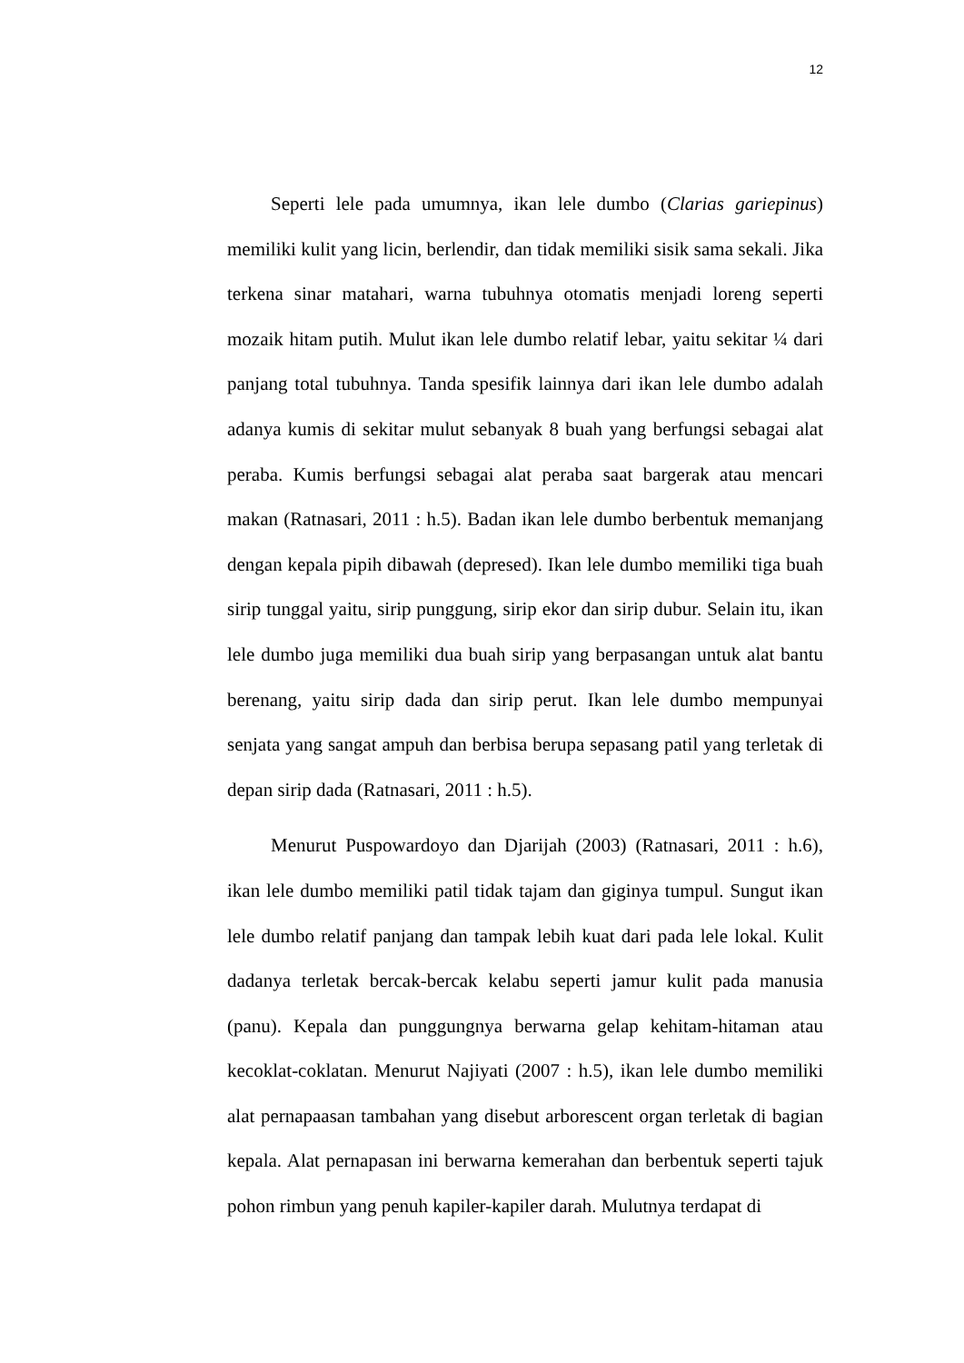12
Seperti lele pada umumnya, ikan lele dumbo (Clarias gariepinus) memiliki kulit yang licin, berlendir, dan tidak memiliki sisik sama sekali. Jika terkena sinar matahari, warna tubuhnya otomatis menjadi loreng seperti mozaik hitam putih. Mulut ikan lele dumbo relatif lebar, yaitu sekitar ¼ dari panjang total tubuhnya. Tanda spesifik lainnya dari ikan lele dumbo adalah adanya kumis di sekitar mulut sebanyak 8 buah yang berfungsi sebagai alat peraba. Kumis berfungsi sebagai alat peraba saat bargerak atau mencari makan (Ratnasari, 2011 : h.5). Badan ikan lele dumbo berbentuk memanjang dengan kepala pipih dibawah (depresed). Ikan lele dumbo memiliki tiga buah sirip tunggal yaitu, sirip punggung, sirip ekor dan sirip dubur. Selain itu, ikan lele dumbo juga memiliki dua buah sirip yang berpasangan untuk alat bantu berenang, yaitu sirip dada dan sirip perut. Ikan lele dumbo mempunyai senjata yang sangat ampuh dan berbisa berupa sepasang patil yang terletak di depan sirip dada (Ratnasari, 2011 : h.5).
Menurut Puspowardoyo dan Djarijah (2003) (Ratnasari, 2011 : h.6), ikan lele dumbo memiliki patil tidak tajam dan giginya tumpul. Sungut ikan lele dumbo relatif panjang dan tampak lebih kuat dari pada lele lokal. Kulit dadanya terletak bercak-bercak kelabu seperti jamur kulit pada manusia (panu). Kepala dan punggungnya berwarna gelap kehitam-hitaman atau kecoklat-coklatan. Menurut Najiyati (2007 : h.5), ikan lele dumbo memiliki alat pernapaasan tambahan yang disebut arborescent organ terletak di bagian kepala. Alat pernapasan ini berwarna kemerahan dan berbentuk seperti tajuk pohon rimbun yang penuh kapiler-kapiler darah. Mulutnya terdapat di